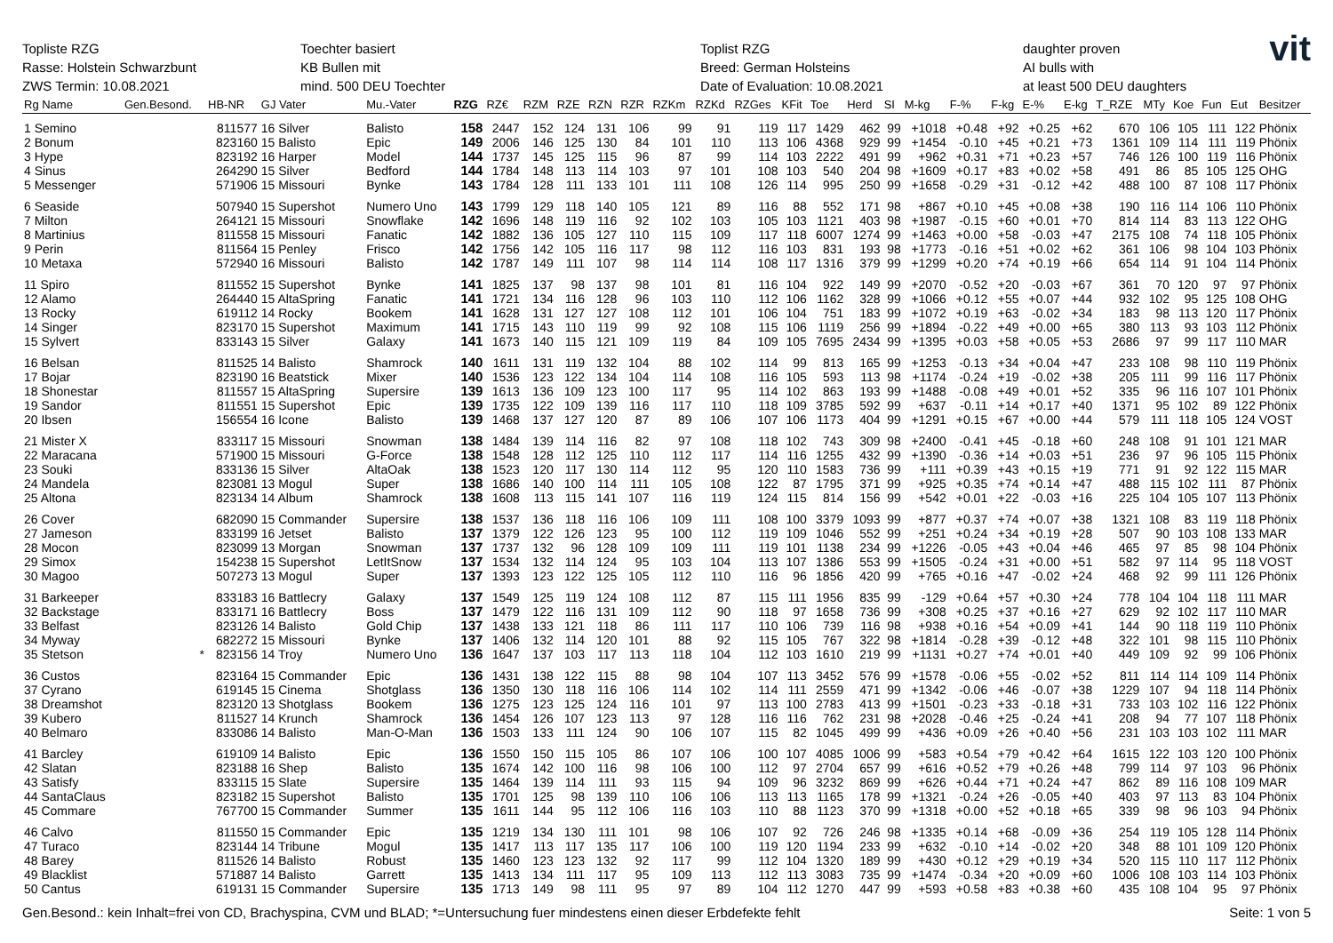Topliste RZG
Rasse: Holstein Schwarzbunt
ZWS Termin: 10.08.2021
Toechter basiert
KB Bullen mit
mind. 500 DEU Toechter
Toplist RZG
Breed: German Holsteins
Date of Evaluation: 10.08.2021
daughter proven
AI bulls with
at least 500 DEU daughters
vit
| Rg Name | Gen.Besond. | HB-NR | GJ Vater | Mu.-Vater | RZG | RZ€ | RZM | RZE | RZN | RZR | RZKm | RZKd | RZGes | KFit | Toe | Herd | SI | M-kg | F-% | F-kg | E-% | E-kg | T_RZE | MTy | Koe | Fun | Eut | Besitzer |
| --- | --- | --- | --- | --- | --- | --- | --- | --- | --- | --- | --- | --- | --- | --- | --- | --- | --- | --- | --- | --- | --- | --- | --- | --- | --- | --- | --- | --- |
| 1 Semino | | 811577 | 16 Silver | Balisto | 158 | 2447 | 152 | 124 | 131 | 106 | 99 | 91 | 119 | 117 | 1429 | 462 | 99 | +1018 | +0.48 | +92 | +0.25 | +62 | 670 | 106 | 105 | 111 | 122 | Phönix |
| 2 Bonum | | 823160 | 15 Balisto | Epic | 149 | 2006 | 146 | 125 | 130 | 84 | 101 | 110 | 113 | 106 | 4368 | 929 | 99 | +1454 | -0.10 | +45 | +0.21 | +73 | 1361 | 109 | 114 | 111 | 119 | Phönix |
| 3 Hype | | 823192 | 16 Harper | Model | 144 | 1737 | 145 | 125 | 115 | 96 | 87 | 99 | 114 | 103 | 2222 | 491 | 99 | +962 | +0.31 | +71 | +0.23 | +57 | 746 | 126 | 100 | 119 | 116 | Phönix |
| 4 Sinus | | 264290 | 15 Silver | Bedford | 144 | 1784 | 148 | 113 | 114 | 103 | 97 | 101 | 108 | 103 | 540 | 204 | 98 | +1609 | +0.17 | +83 | +0.02 | +58 | 491 | 86 | 85 | 105 | 125 | OHG |
| 5 Messenger | | 571906 | 15 Missouri | Bynke | 143 | 1784 | 128 | 111 | 133 | 101 | 111 | 108 | 126 | 114 | 995 | 250 | 99 | +1658 | -0.29 | +31 | -0.12 | +42 | 488 | 100 | 87 | 108 | 117 | Phönix |
| 6 Seaside | | 507940 | 15 Supershot | Numero Uno | 143 | 1799 | 129 | 118 | 140 | 105 | 121 | 89 | 116 | 88 | 552 | 171 | 98 | +867 | +0.10 | +45 | +0.08 | +38 | 190 | 116 | 114 | 106 | 110 | Phönix |
| 7 Milton | | 264121 | 15 Missouri | Snowflake | 142 | 1696 | 148 | 119 | 116 | 92 | 102 | 103 | 105 | 103 | 1121 | 403 | 98 | +1987 | -0.15 | +60 | +0.01 | +70 | 814 | 114 | 83 | 113 | 122 | OHG |
| 8 Martinius | | 811558 | 15 Missouri | Fanatic | 142 | 1882 | 136 | 105 | 127 | 110 | 115 | 109 | 117 | 118 | 6007 | 1274 | 99 | +1463 | +0.00 | +58 | -0.03 | +47 | 2175 | 108 | 74 | 118 | 105 | Phönix |
| 9 Perin | | 811564 | 15 Penley | Frisco | 142 | 1756 | 142 | 105 | 116 | 117 | 98 | 112 | 116 | 103 | 831 | 193 | 98 | +1773 | -0.16 | +51 | +0.02 | +62 | 361 | 106 | 98 | 104 | 103 | Phönix |
| 10 Metaxa | | 572940 | 16 Missouri | Balisto | 142 | 1787 | 149 | 111 | 107 | 98 | 114 | 114 | 108 | 117 | 1316 | 379 | 99 | +1299 | +0.20 | +74 | +0.19 | +66 | 654 | 114 | 91 | 104 | 114 | Phönix |
| 11 Spiro | | 811552 | 15 Supershot | Bynke | 141 | 1825 | 137 | 98 | 137 | 98 | 101 | 81 | 116 | 104 | 922 | 149 | 99 | +2070 | -0.52 | +20 | -0.03 | +67 | 361 | 70 | 120 | 97 | 97 | Phönix |
| 12 Alamo | | 264440 | 15 AltaSpring | Fanatic | 141 | 1721 | 134 | 116 | 128 | 96 | 103 | 110 | 112 | 106 | 1162 | 328 | 99 | +1066 | +0.12 | +55 | +0.07 | +44 | 932 | 102 | 95 | 125 | 108 | OHG |
| 13 Rocky | | 619112 | 14 Rocky | Bookem | 141 | 1628 | 131 | 127 | 127 | 108 | 112 | 101 | 106 | 104 | 751 | 183 | 99 | +1072 | +0.19 | +63 | -0.02 | +34 | 183 | 98 | 113 | 120 | 117 | Phönix |
| 14 Singer | | 823170 | 15 Supershot | Maximum | 141 | 1715 | 143 | 110 | 119 | 99 | 92 | 108 | 115 | 106 | 1119 | 256 | 99 | +1894 | -0.22 | +49 | +0.00 | +65 | 380 | 113 | 93 | 103 | 112 | Phönix |
| 15 Sylvert | | 833143 | 15 Silver | Galaxy | 141 | 1673 | 140 | 115 | 121 | 109 | 119 | 84 | 109 | 105 | 7695 | 2434 | 99 | +1395 | +0.03 | +58 | +0.05 | +53 | 2686 | 97 | 99 | 117 | 110 | MAR |
| 16 Belsan | | 811525 | 14 Balisto | Shamrock | 140 | 1611 | 131 | 119 | 132 | 104 | 88 | 102 | 114 | 99 | 813 | 165 | 99 | +1253 | -0.13 | +34 | +0.04 | +47 | 233 | 108 | 98 | 110 | 119 | Phönix |
| 17 Bojar | | 823190 | 16 Beatstick | Mixer | 140 | 1536 | 123 | 122 | 134 | 104 | 114 | 108 | 116 | 105 | 593 | 113 | 98 | +1174 | -0.24 | +19 | -0.02 | +38 | 205 | 111 | 99 | 116 | 117 | Phönix |
| 18 Shonestar | | 811557 | 15 AltaSpring | Supersire | 139 | 1613 | 136 | 109 | 123 | 100 | 117 | 95 | 114 | 102 | 863 | 193 | 99 | +1488 | -0.08 | +49 | +0.01 | +52 | 335 | 96 | 116 | 107 | 101 | Phönix |
| 19 Sandor | | 811551 | 15 Supershot | Epic | 139 | 1735 | 122 | 109 | 139 | 116 | 117 | 110 | 118 | 109 | 3785 | 592 | 99 | +637 | -0.11 | +14 | +0.17 | +40 | 1371 | 95 | 102 | 89 | 122 | Phönix |
| 20 Ibsen | | 156554 | 16 Icone | Balisto | 139 | 1468 | 137 | 127 | 120 | 87 | 89 | 106 | 107 | 106 | 1173 | 404 | 99 | +1291 | +0.15 | +67 | +0.00 | +44 | 579 | 111 | 118 | 105 | 124 | VOST |
| 21 Mister X | | 833117 | 15 Missouri | Snowman | 138 | 1484 | 139 | 114 | 116 | 82 | 97 | 108 | 118 | 102 | 743 | 309 | 98 | +2400 | -0.41 | +45 | -0.18 | +60 | 248 | 108 | 91 | 101 | 121 | MAR |
| 22 Maracana | | 571900 | 15 Missouri | G-Force | 138 | 1548 | 128 | 112 | 125 | 110 | 112 | 117 | 114 | 116 | 1255 | 432 | 99 | +1390 | -0.36 | +14 | +0.03 | +51 | 236 | 97 | 96 | 105 | 115 | Phönix |
| 23 Souki | | 833136 | 15 Silver | AltaOak | 138 | 1523 | 120 | 117 | 130 | 114 | 112 | 95 | 120 | 110 | 1583 | 736 | 99 | +111 | +0.39 | +43 | +0.15 | +19 | 771 | 91 | 92 | 122 | 115 | MAR |
| 24 Mandela | | 823081 | 13 Mogul | Super | 138 | 1686 | 140 | 100 | 114 | 111 | 105 | 108 | 122 | 87 | 1795 | 371 | 99 | +925 | +0.35 | +74 | +0.14 | +47 | 488 | 115 | 102 | 111 | 87 | Phönix |
| 25 Altona | | 823134 | 14 Album | Shamrock | 138 | 1608 | 113 | 115 | 141 | 107 | 116 | 119 | 124 | 115 | 814 | 156 | 99 | +542 | +0.01 | +22 | -0.03 | +16 | 225 | 104 | 105 | 107 | 113 | Phönix |
| 26 Cover | | 682090 | 15 Commander | Supersire | 138 | 1537 | 136 | 118 | 116 | 106 | 109 | 111 | 108 | 100 | 3379 | 1093 | 99 | +877 | +0.37 | +74 | +0.07 | +38 | 1321 | 108 | 83 | 119 | 118 | Phönix |
| 27 Jameson | | 833199 | 16 Jetset | Balisto | 137 | 1379 | 122 | 126 | 123 | 95 | 100 | 112 | 119 | 109 | 1046 | 552 | 99 | +251 | +0.24 | +34 | +0.19 | +28 | 507 | 90 | 103 | 108 | 133 | MAR |
| 28 Mocon | | 823099 | 13 Morgan | Snowman | 137 | 1737 | 132 | 96 | 128 | 109 | 109 | 111 | 119 | 101 | 1138 | 234 | 99 | +1226 | -0.05 | +43 | +0.04 | +46 | 465 | 97 | 85 | 98 | 104 | Phönix |
| 29 Simox | | 154238 | 15 Supershot | LetItSnow | 137 | 1534 | 132 | 114 | 124 | 95 | 103 | 104 | 113 | 107 | 1386 | 553 | 99 | +1505 | -0.24 | +31 | +0.00 | +51 | 582 | 97 | 114 | 95 | 118 | VOST |
| 30 Magoo | | 507273 | 13 Mogul | Super | 137 | 1393 | 123 | 122 | 125 | 105 | 112 | 110 | 116 | 96 | 1856 | 420 | 99 | +765 | +0.16 | +47 | -0.02 | +24 | 468 | 92 | 99 | 111 | 126 | Phönix |
| 31 Barkeeper | | 833183 | 16 Battlecry | Galaxy | 137 | 1549 | 125 | 119 | 124 | 108 | 112 | 87 | 115 | 111 | 1956 | 835 | 99 | -129 | +0.64 | +57 | +0.30 | +24 | 778 | 104 | 104 | 118 | 111 | MAR |
| 32 Backstage | | 833171 | 16 Battlecry | Boss | 137 | 1479 | 122 | 116 | 131 | 109 | 112 | 90 | 118 | 97 | 1658 | 736 | 99 | +308 | +0.25 | +37 | +0.16 | +27 | 629 | 92 | 102 | 117 | 110 | MAR |
| 33 Belfast | | 823126 | 14 Balisto | Gold Chip | 137 | 1438 | 133 | 121 | 118 | 86 | 111 | 117 | 110 | 106 | 739 | 116 | 98 | +938 | +0.16 | +54 | +0.09 | +41 | 144 | 90 | 118 | 119 | 110 | Phönix |
| 34 Myway | | 682272 | 15 Missouri | Bynke | 137 | 1406 | 132 | 114 | 120 | 101 | 88 | 92 | 115 | 105 | 767 | 322 | 98 | +1814 | -0.28 | +39 | -0.12 | +48 | 322 | 101 | 98 | 115 | 110 | Phönix |
| 35 Stetson | * | 823156 | 14 Troy | Numero Uno | 136 | 1647 | 137 | 103 | 117 | 113 | 118 | 104 | 112 | 103 | 1610 | 219 | 99 | +1131 | +0.27 | +74 | +0.01 | +40 | 449 | 109 | 92 | 99 | 106 | Phönix |
| 36 Custos | | 823164 | 15 Commander | Epic | 136 | 1431 | 138 | 122 | 115 | 88 | 98 | 104 | 107 | 113 | 3452 | 576 | 99 | +1578 | -0.06 | +55 | -0.02 | +52 | 811 | 114 | 114 | 109 | 114 | Phönix |
| 37 Cyrano | | 619145 | 15 Cinema | Shotglass | 136 | 1350 | 130 | 118 | 116 | 106 | 114 | 102 | 114 | 111 | 2559 | 471 | 99 | +1342 | -0.06 | +46 | -0.07 | +38 | 1229 | 107 | 94 | 118 | 114 | Phönix |
| 38 Dreamshot | | 823120 | 13 Shotglass | Bookem | 136 | 1275 | 123 | 125 | 124 | 116 | 101 | 97 | 113 | 100 | 2783 | 413 | 99 | +1501 | -0.23 | +33 | -0.18 | +31 | 733 | 103 | 102 | 116 | 122 | Phönix |
| 39 Kubero | | 811527 | 14 Krunch | Shamrock | 136 | 1454 | 126 | 107 | 123 | 113 | 97 | 128 | 116 | 116 | 762 | 231 | 98 | +2028 | -0.46 | +25 | -0.24 | +41 | 208 | 94 | 77 | 107 | 118 | Phönix |
| 40 Belmaro | | 833086 | 14 Balisto | Man-O-Man | 136 | 1503 | 133 | 111 | 124 | 90 | 106 | 107 | 115 | 82 | 1045 | 499 | 99 | +436 | +0.09 | +26 | +0.40 | +56 | 231 | 103 | 103 | 102 | 111 | MAR |
| 41 Barcley | | 619109 | 14 Balisto | Epic | 136 | 1550 | 150 | 115 | 105 | 86 | 107 | 106 | 100 | 107 | 4085 | 1006 | 99 | +583 | +0.54 | +79 | +0.42 | +64 | 1615 | 122 | 103 | 120 | 100 | Phönix |
| 42 Slatan | | 823188 | 16 Shep | Balisto | 135 | 1674 | 142 | 100 | 116 | 98 | 106 | 100 | 112 | 97 | 2704 | 657 | 99 | +616 | +0.52 | +79 | +0.26 | +48 | 799 | 114 | 97 | 103 | 96 | Phönix |
| 43 Satisfy | | 833115 | 15 Slate | Supersire | 135 | 1464 | 139 | 114 | 111 | 93 | 115 | 94 | 109 | 96 | 3232 | 869 | 99 | +626 | +0.44 | +71 | +0.24 | +47 | 862 | 89 | 116 | 108 | 109 | MAR |
| 44 SantaClaus | | 823182 | 15 Supershot | Balisto | 135 | 1701 | 125 | 98 | 139 | 110 | 106 | 106 | 113 | 113 | 1165 | 178 | 99 | +1321 | -0.24 | +26 | -0.05 | +40 | 403 | 97 | 113 | 83 | 104 | Phönix |
| 45 Commare | | 767700 | 15 Commander | Summer | 135 | 1611 | 144 | 95 | 112 | 106 | 116 | 103 | 110 | 88 | 1123 | 370 | 99 | +1318 | +0.00 | +52 | +0.18 | +65 | 339 | 98 | 96 | 103 | 94 | Phönix |
| 46 Calvo | | 811550 | 15 Commander | Epic | 135 | 1219 | 134 | 130 | 111 | 101 | 98 | 106 | 107 | 92 | 726 | 246 | 98 | +1335 | +0.14 | +68 | -0.09 | +36 | 254 | 119 | 105 | 128 | 114 | Phönix |
| 47 Turaco | | 823144 | 14 Tribune | Mogul | 135 | 1417 | 113 | 117 | 135 | 117 | 106 | 100 | 119 | 120 | 1194 | 233 | 99 | +632 | -0.10 | +14 | -0.02 | +20 | 348 | 88 | 101 | 109 | 120 | Phönix |
| 48 Barey | | 811526 | 14 Balisto | Robust | 135 | 1460 | 123 | 123 | 132 | 92 | 117 | 99 | 112 | 104 | 1320 | 189 | 99 | +430 | +0.12 | +29 | +0.19 | +34 | 520 | 115 | 110 | 117 | 112 | Phönix |
| 49 Blacklist | | 571887 | 14 Balisto | Garrett | 135 | 1413 | 134 | 111 | 117 | 95 | 109 | 113 | 112 | 113 | 3083 | 735 | 99 | +1474 | -0.34 | +20 | +0.09 | +60 | 1006 | 108 | 103 | 114 | 103 | Phönix |
| 50 Cantus | | 619131 | 15 Commander | Supersire | 135 | 1713 | 149 | 98 | 111 | 95 | 97 | 89 | 104 | 112 | 1270 | 447 | 99 | +593 | +0.58 | +83 | +0.38 | +60 | 435 | 108 | 104 | 95 | 97 | Phönix |
Gen.Besond.: kein Inhalt=frei von CD, Brachyspina, CVM und BLAD; *=Untersuchung fuer mindestens einen dieser Erbdefekte fehlt Seite: 1 von 5